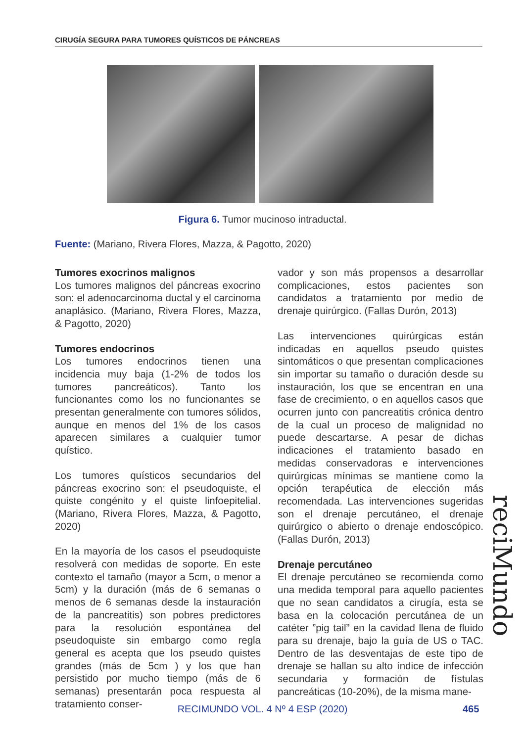CIRUGÍA SEGURA PARA TUMORES QUÍSTICOS DE PÁNCREAS
Figura 6. Tumor mucinoso intraductal.
Fuente: (Mariano, Rivera Flores, Mazza, & Pagotto, 2020)
Tumores exocrinos malignos
Los tumores malignos del páncreas exocrino son: el adenocarcinoma ductal y el carcinoma anaplásico. (Mariano, Rivera Flores, Mazza, & Pagotto, 2020)
Tumores endocrinos
Los tumores endocrinos tienen una incidencia muy baja (1-2% de todos los tumores pancreáticos). Tanto los funcionantes como los no funcionantes se presentan generalmente con tumores sólidos, aunque en menos del 1% de los casos aparecen similares a cualquier tumor quístico.
Los tumores quísticos secundarios del páncreas exocrino son: el pseudoquiste, el quiste congénito y el quiste linfoepitelial. (Mariano, Rivera Flores, Mazza, & Pagotto, 2020)
En la mayoría de los casos el pseudoquiste resolverá con medidas de soporte. En este contexto el tamaño (mayor a 5cm, o menor a 5cm) y la duración (más de 6 semanas o menos de 6 semanas desde la instauración de la pancreatitis) son pobres predictores para la resolución espontánea del pseudoquiste sin embargo como regla general es acepta que los pseudo quistes grandes (más de 5cm ) y los que han persistido por mucho tiempo (más de 6 semanas) presentarán poca respuesta al tratamiento conser-
vador y son más propensos a desarrollar complicaciones, estos pacientes son candidatos a tratamiento por medio de drenaje quirúrgico. (Fallas Durón, 2013)
Las intervenciones quirúrgicas están indicadas en aquellos pseudo quistes sintomáticos o que presentan complicaciones sin importar su tamaño o duración desde su instauración, los que se encentran en una fase de crecimiento, o en aquellos casos que ocurren junto con pancreatitis crónica dentro de la cual un proceso de malignidad no puede descartarse. A pesar de dichas indicaciones el tratamiento basado en medidas conservadoras e intervenciones quirúrgicas mínimas se mantiene como la opción terapéutica de elección más recomendada. Las intervenciones sugeridas son el drenaje percutáneo, el drenaje quirúrgico o abierto o drenaje endoscópico. (Fallas Durón, 2013)
Drenaje percutáneo
El drenaje percutáneo se recomienda como una medida temporal para aquello pacientes que no sean candidatos a cirugía, esta se basa en la colocación percutánea de un catéter ”pig tail” en la cavidad llena de fluido para su drenaje, bajo la guía de US o TAC. Dentro de las desventajas de este tipo de drenaje se hallan su alto índice de infección secundaria y formación de fístulas pancreáticas (10-20%), de la misma mane-
reciMundo
RECIMUNDO VOL. 4 Nº 4 ESP (2020) 465